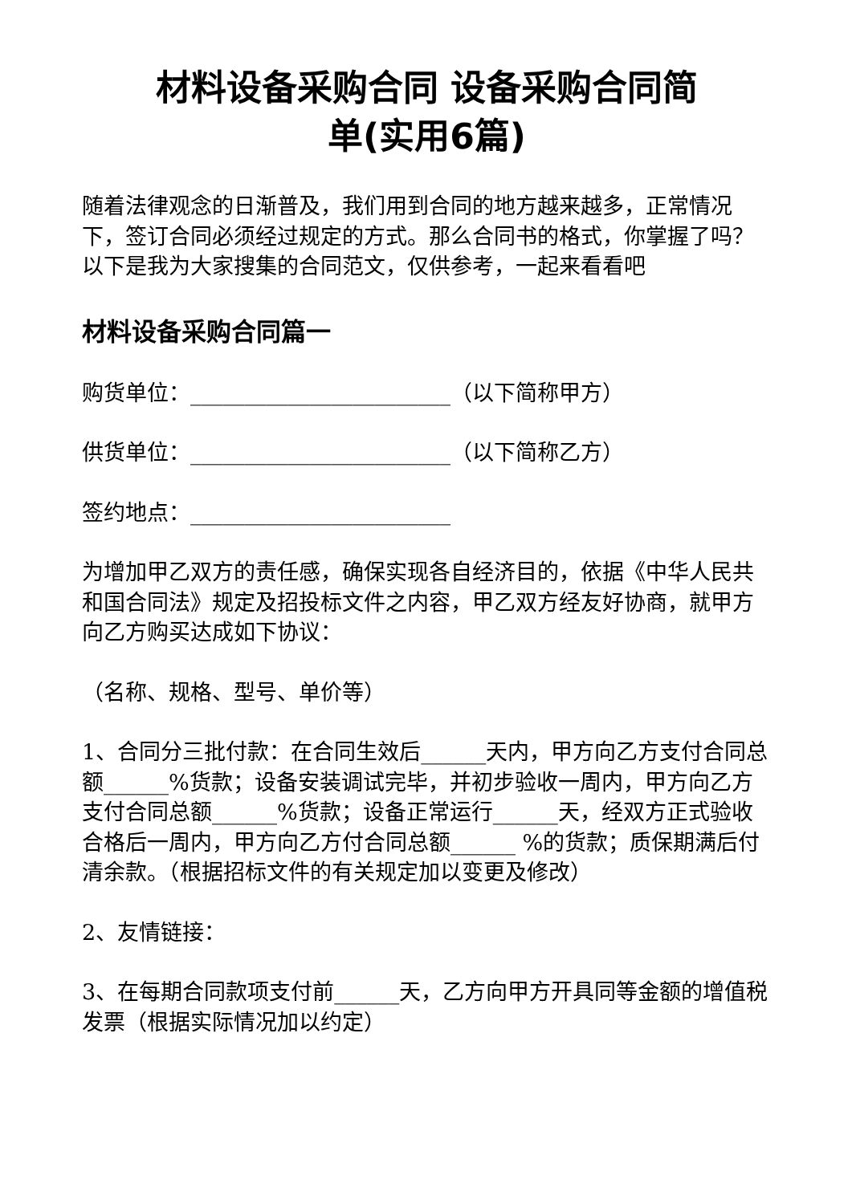材料设备采购合同 设备采购合同简
单(实用6篇)
随着法律观念的日渐普及，我们用到合同的地方越来越多，正常情况下，签订合同必须经过规定的方式。那么合同书的格式，你掌握了吗？以下是我为大家搜集的合同范文，仅供参考，一起来看看吧
材料设备采购合同篇一
购货单位：________________________（以下简称甲方）
供货单位：________________________（以下简称乙方）
签约地点：________________________
为增加甲乙双方的责任感，确保实现各自经济目的，依据《中华人民共和国合同法》规定及招投标文件之内容，甲乙双方经友好协商，就甲方向乙方购买达成如下协议：
（名称、规格、型号、单价等）
1、合同分三批付款：在合同生效后______天内，甲方向乙方支付合同总额______%货款；设备安装调试完毕，并初步验收一周内，甲方向乙方支付合同总额______%货款；设备正常运行______天，经双方正式验收合格后一周内，甲方向乙方付合同总额______ %的货款；质保期满后付清余款。（根据招标文件的有关规定加以变更及修改）
2、友情链接：
3、在每期合同款项支付前______天，乙方向甲方开具同等金额的增值税发票（根据实际情况加以约定）